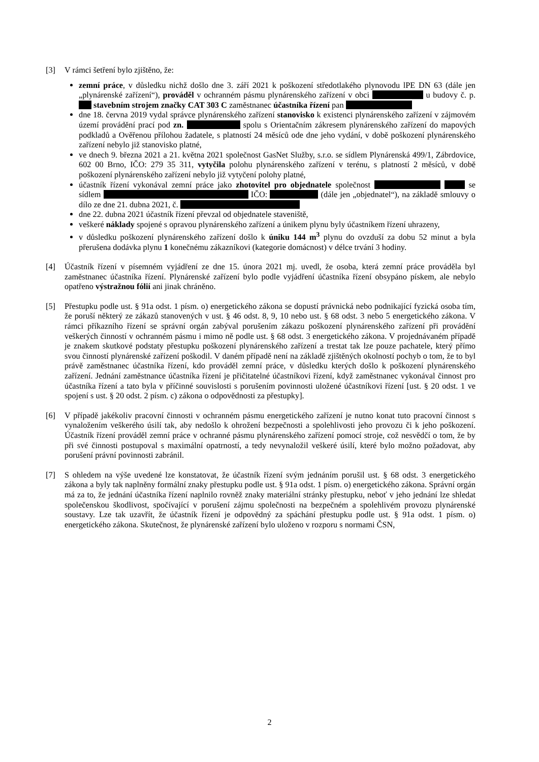[3] V rámci šetření bylo zjištěno, že:
zemní práce, v důsledku nichž došlo dne 3. září 2021 k poškození středotlakého plynovodu lPE DN 63 (dále jen „plynárenské zařízení“), prováděl v ochranném pásmu plynárenského zařízení v obci u budovy č. p. stavebním strojem značky CAT 303 C zaměstnanec účastníka řízení pan
dne 18. června 2019 vydal správce plynárenského zařízení stanovisko k existenci plynárenského zařízení v zájmovém území provádění prací pod zn. spolu s Orientačním zákresem plynárenského zařízení do mapových podkladů a Ověřenou přílohou žadatele, s platností 24 měsíců ode dne jeho vydání, v době poškození plynárenského zařízení nebylo již stanovisko platné,
ve dnech 9. března 2021 a 21. května 2021 společnost GasNet Služby, s.r.o. se sídlem Plynárenská 499/1, Zábrdovice, 602 00 Brno, IČO: 279 35 311, vytyčila polohu plynárenského zařízení v terénu, s platností 2 měsíců, v době poškození plynárenského zařízení nebylo již vytyčení polohy platné,
účastník řízení vykonával zemní práce jako zhotovitel pro objednatele společnost se sídlem IČO: (dále jen „objednatel“), na základě smlouvy o dílo ze dne 21. dubna 2021, č.
dne 22. dubna 2021 účastník řízení převzal od objednatele staveniště,
veškeré náklady spojené s opravou plynárenského zařízení a únikem plynu byly účastníkem řízení uhrazeny,
v důsledku poškození plynárenského zařízení došlo k úniku 144 m<sup>3</sup> plynu do ovzduší za dobu 52 minut a byla přerušena dodávka plynu 1 konečnému zákazníkovi (kategorie domácnost) v délce trvání 3 hodiny.
[4] Účastník řízení v písemném vyjádření ze dne 15. února 2021 mj. uvedl, že osoba, která zemní práce prováděla byl zaměstnanec účastníka řízení. Plynárenské zařízení bylo podle vyjádření účastníka řízení obsypáno pískem, ale nebylo opatřeno výstražnou fólií ani jinak chráněno.
[5] Přestupku podle ust. § 91a odst. 1 písm. o) energetického zákona se dopustí právnická nebo podnikající fyzická osoba tím, že poruší některý ze zákazů stanovených v ust. § 46 odst. 8, 9, 10 nebo ust. § 68 odst. 3 nebo 5 energetického zákona. V rámci příkazního řízení se správní orgán zabýval porušením zákazu poškození plynárenského zařízení při provádění veškerých činností v ochranném pásmu i mimo ně podle ust. § 68 odst. 3 energetického zákona. V projednávaném případě je znakem skutkové podstaty přestupku poškození plynárenského zařízení a trestat tak lze pouze pachatele, který přímo svou činností plynárenské zařízení poškodil. V daném případě není na základě zjištěných okolností pochyb o tom, že to byl právě zaměstnanec účastníka řízení, kdo prováděl zemní práce, v důsledku kterých došlo k poškození plynárenského zařízení. Jednání zaměstnance účastníka řízení je přičitatelné účastníkovi řízení, když zaměstnanec vykonával činnost pro účastníka řízení a tato byla v příčinné souvislosti s porušením povinnosti uložené účastníkovi řízení [ust. § 20 odst. 1 ve spojení s ust. § 20 odst. 2 písm. c) zákona o odpovědnosti za přestupky].
[6] V případě jakékoliv pracovní činnosti v ochranném pásmu energetického zařízení je nutno konat tuto pracovní činnost s vynaložením veškerého úsilí tak, aby nedošlo k ohrožení bezpečnosti a spolehlivosti jeho provozu či k jeho poškození. Účastník řízení prováděl zemní práce v ochranné pásmu plynárenského zařízení pomocí stroje, což nesvědčí o tom, že by při své činnosti postupoval s maximální opatrností, a tedy nevynaložil veškeré úsilí, které bylo možno požadovat, aby porušení právní povinnosti zabránil.
[7] S ohledem na výše uvedené lze konstatovat, že účastník řízení svým jednáním porušil ust. § 68 odst. 3 energetického zákona a byly tak naplněny formální znaky přestupku podle ust. § 91a odst. 1 písm. o) energetického zákona. Správní orgán má za to, že jednání účastníka řízení naplnilo rovněž znaky materiální stránky přestupku, neboť v jeho jednání lze shledat společenskou škodlivost, spočívající v porušení zájmu společnosti na bezpečném a spolehlivém provozu plynárenské soustavy. Lze tak uzavřít, že účastník řízení je odpovědný za spáchání přestupku podle ust. § 91a odst. 1 písm. o) energetického zákona. Skutečnost, že plynárenské zařízení bylo uloženo v rozporu s normami ČSN,
2